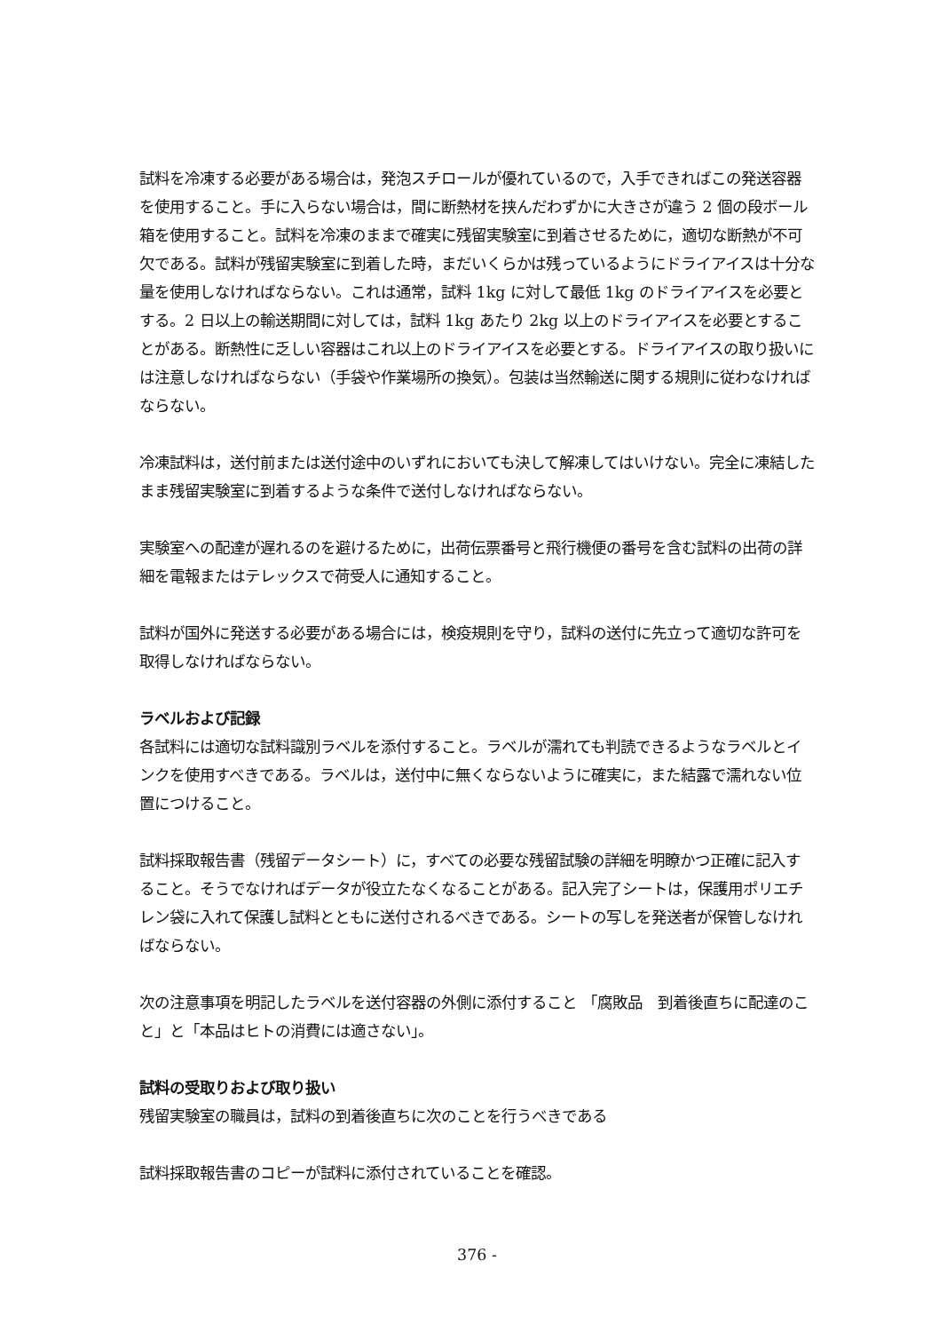試料を冷凍する必要がある場合は，発泡スチロールが優れているので，入手できればこの発送容器を使用すること。手に入らない場合は，間に断熱材を挟んだわずかに大きさが違う 2 個の段ボール箱を使用すること。試料を冷凍のままで確実に残留実験室に到着させるために，適切な断熱が不可欠である。試料が残留実験室に到着した時，まだいくらかは残っているようにドライアイスは十分な量を使用しなければならない。これは通常，試料 1kg に対して最低 1kg のドライアイスを必要とする。2 日以上の輸送期間に対しては，試料 1kg あたり 2kg 以上のドライアイスを必要とすることがある。断熱性に乏しい容器はこれ以上のドライアイスを必要とする。ドライアイスの取り扱いには注意しなければならない（手袋や作業場所の換気）。包装は当然輸送に関する規則に従わなければならない。
冷凍試料は，送付前または送付途中のいずれにおいても決して解凍してはいけない。完全に凍結したまま残留実験室に到着するような条件で送付しなければならない。
実験室への配達が遅れるのを避けるために，出荷伝票番号と飛行機便の番号を含む試料の出荷の詳細を電報またはテレックスで荷受人に通知すること。
試料が国外に発送する必要がある場合には，検疫規則を守り，試料の送付に先立って適切な許可を取得しなければならない。
ラベルおよび記録
各試料には適切な試料識別ラベルを添付すること。ラベルが濡れても判読できるようなラベルとインクを使用すべきである。ラベルは，送付中に無くならないように確実に，また結露で濡れない位置につけること。
試料採取報告書（残留データシート）に，すべての必要な残留試験の詳細を明瞭かつ正確に記入すること。そうでなければデータが役立たなくなることがある。記入完了シートは，保護用ポリエチレン袋に入れて保護し試料とともに送付されるべきである。シートの写しを発送者が保管しなければならない。
次の注意事項を明記したラベルを送付容器の外側に添付すること 「腐敗品　到着後直ちに配達のこと」と「本品はヒトの消費には適さない」。
試料の受取りおよび取り扱い
残留実験室の職員は，試料の到着後直ちに次のことを行うべきである
試料採取報告書のコピーが試料に添付されていることを確認。
376 -